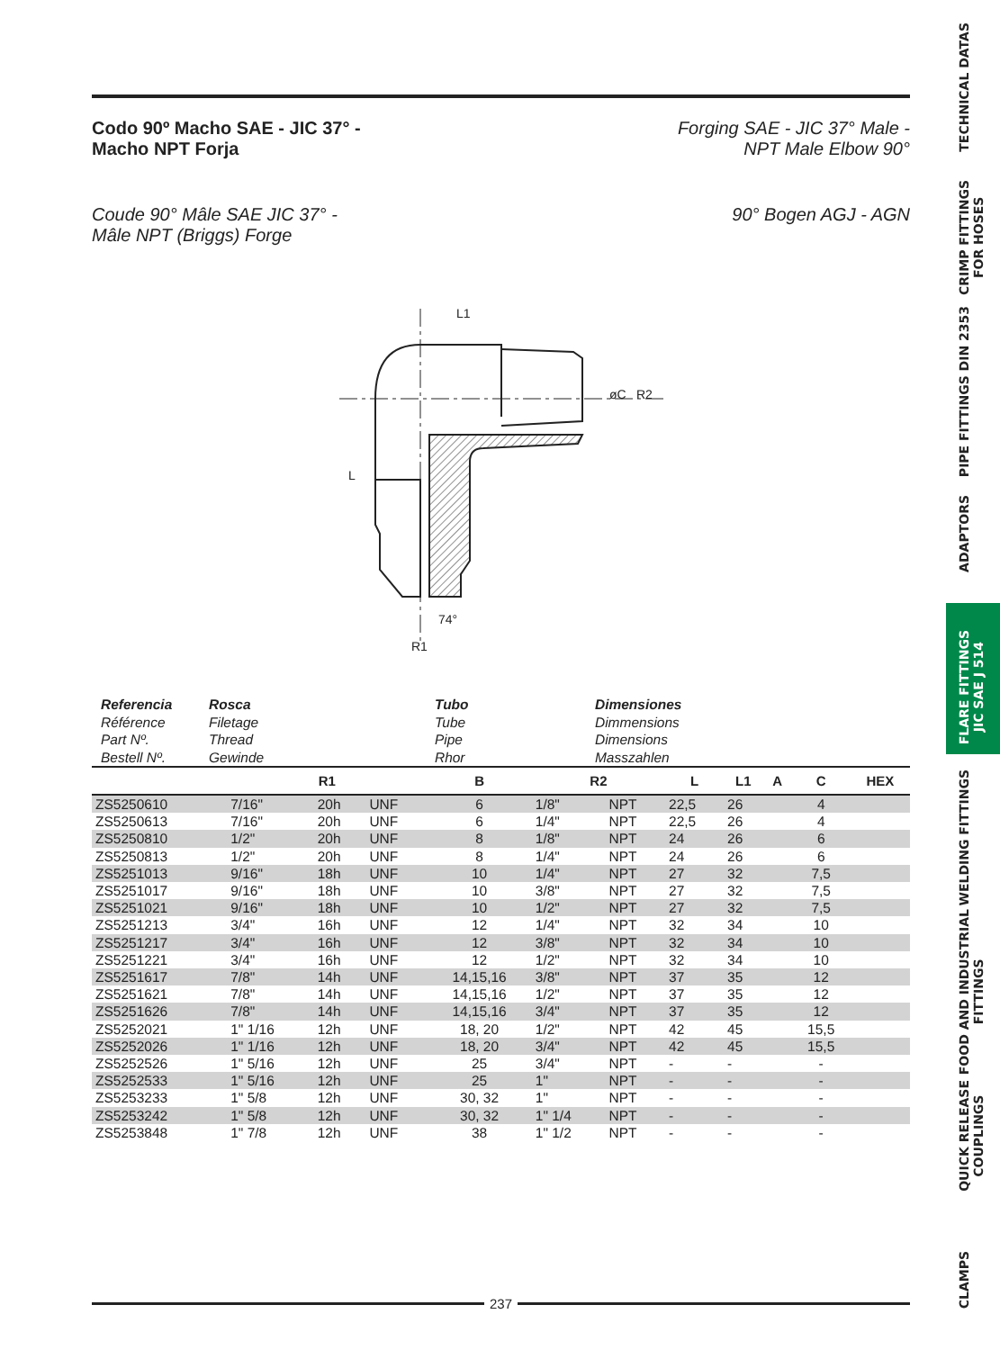Codo 90º Macho SAE - JIC 37° -
Macho NPT Forja
Forging SAE - JIC 37° Male -
NPT Male Elbow 90°
Coude 90° Mâle SAE JIC 37° -
Mâle NPT (Briggs) Forge
90° Bogen AGJ - AGN
L1
L
R1
74°
øC
R2
| Referencia Référence Part Nº. Bestell Nº. | Rosca Filetage Thread Gewinde | Tubo Tube Pipe Rhor | Dimensiones Dimmensions Dimensions Masszahlen |
| | R1 | | | B | R2 | | L | L1 | A | C | HEX |
| --- | --- | --- | --- | --- | --- | --- | --- | --- | --- | --- | --- |
| ZS5250610 | 7/16" | 20h | UNF | 6 | 1/8" | NPT | 22,5 | 26 | | 4 | |
| ZS5250613 | 7/16" | 20h | UNF | 6 | 1/4" | NPT | 22,5 | 26 | | 4 | |
| ZS5250810 | 1/2" | 20h | UNF | 8 | 1/8" | NPT | 24 | 26 | | 6 | |
| ZS5250813 | 1/2" | 20h | UNF | 8 | 1/4" | NPT | 24 | 26 | | 6 | |
| ZS5251013 | 9/16" | 18h | UNF | 10 | 1/4" | NPT | 27 | 32 | | 7,5 | |
| ZS5251017 | 9/16" | 18h | UNF | 10 | 3/8" | NPT | 27 | 32 | | 7,5 | |
| ZS5251021 | 9/16" | 18h | UNF | 10 | 1/2" | NPT | 27 | 32 | | 7,5 | |
| ZS5251213 | 3/4" | 16h | UNF | 12 | 1/4" | NPT | 32 | 34 | | 10 | |
| ZS5251217 | 3/4" | 16h | UNF | 12 | 3/8" | NPT | 32 | 34 | | 10 | |
| ZS5251221 | 3/4" | 16h | UNF | 12 | 1/2" | NPT | 32 | 34 | | 10 | |
| ZS5251617 | 7/8" | 14h | UNF | 14,15,16 | 3/8" | NPT | 37 | 35 | | 12 | |
| ZS5251621 | 7/8" | 14h | UNF | 14,15,16 | 1/2" | NPT | 37 | 35 | | 12 | |
| ZS5251626 | 7/8" | 14h | UNF | 14,15,16 | 3/4" | NPT | 37 | 35 | | 12 | |
| ZS5252021 | 1" 1/16 | 12h | UNF | 18, 20 | 1/2" | NPT | 42 | 45 | | 15,5 | |
| ZS5252026 | 1" 1/16 | 12h | UNF | 18, 20 | 3/4" | NPT | 42 | 45 | | 15,5 | |
| ZS5252526 | 1" 5/16 | 12h | UNF | 25 | 3/4" | NPT | - | - | | - | |
| ZS5252533 | 1" 5/16 | 12h | UNF | 25 | 1" | NPT | - | - | | - | |
| ZS5253233 | 1" 5/8 | 12h | UNF | 30, 32 | 1" | NPT | - | - | | - | |
| ZS5253242 | 1" 5/8 | 12h | UNF | 30, 32 | 1" 1/4 | NPT | - | - | | - | |
| ZS5253848 | 1" 7/8 | 12h | UNF | 38 | 1" 1/2 | NPT | - | - | | - | |
237
TECHNICAL DATAS
CRIMP FITTINGS
FOR HOSES
PIPE FITTINGS DIN 2353
ADAPTORS
FLARE FITTINGS
JIC SAE J 514
WELDING FITTINGS
FOOD AND INDUSTRIAL
FITTINGS
QUICK RELEASE
COUPLINGS
CLAMPS